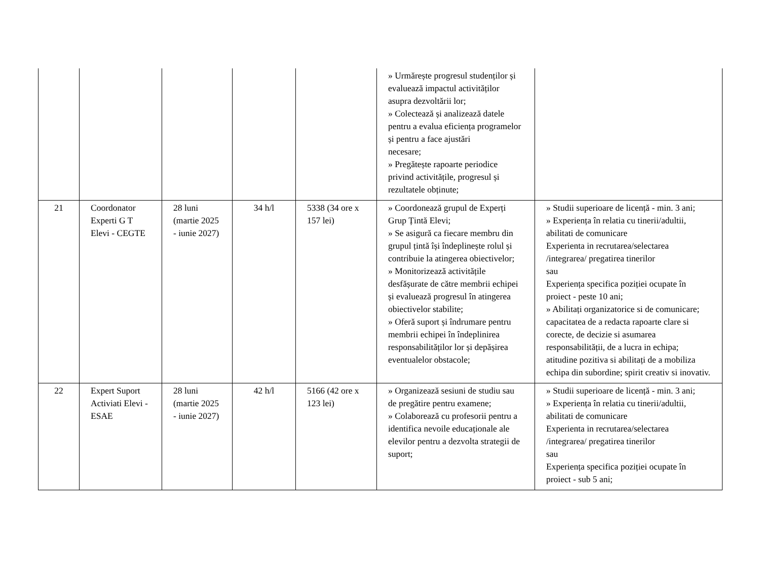| | | | | | » Urmărește progresul studenților și evaluează impactul activităților asupra dezvoltării lor; » Colectează și analizează datele pentru a evalua eficiența programelor și pentru a face ajustări necesare; » Pregătește rapoarte periodice privind activitățile, progresul și rezultatele obținute; | |
| 21 | Coordonator Experti G T Elevi - CEGTE | 28 luni (martie 2025 - iunie 2027) | 34 h/l | 5338 (34 ore x 157 lei) | » Coordonează grupul de Experți Grup Țintă Elevi; » Se asigură ca fiecare membru din grupul țintă își îndeplinește rolul și contribuie la atingerea obiectivelor; » Monitorizează activitățile desfășurate de către membrii echipei și evaluează progresul în atingerea obiectivelor stabilite; » Oferă suport și îndrumare pentru membrii echipei în îndeplinirea responsabilităților lor și depășirea eventualelor obstacole; | » Studii superioare de licență - min. 3 ani; » Experiența în relatia cu tinerii/adultii, abilitati de comunicare Experienta in recrutarea/selectarea /integrarea/ pregatirea tinerilor sau Experiența specifica poziției ocupate în proiect - peste 10 ani; » Abilitați organizatorice si de comunicare; capacitatea de a redacta rapoarte clare si corecte, de decizie si asumarea responsabilității, de a lucra in echipa; atitudine pozitiva si abilitați de a mobiliza echipa din subordine; spirit creativ si inovativ. |
| 22 | Expert Suport Activiati Elevi - ESAE | 28 luni (martie 2025 - iunie 2027) | 42 h/l | 5166 (42 ore x 123 lei) | » Organizează sesiuni de studiu sau de pregătire pentru examene; » Colaborează cu profesorii pentru a identifica nevoile educaționale ale elevilor pentru a dezvolta strategii de suport; | » Studii superioare de licență - min. 3 ani; » Experiența în relatia cu tinerii/adultii, abilitati de comunicare Experienta in recrutarea/selectarea /integrarea/ pregatirea tinerilor sau Experiența specifica poziției ocupate în proiect - sub 5 ani; |